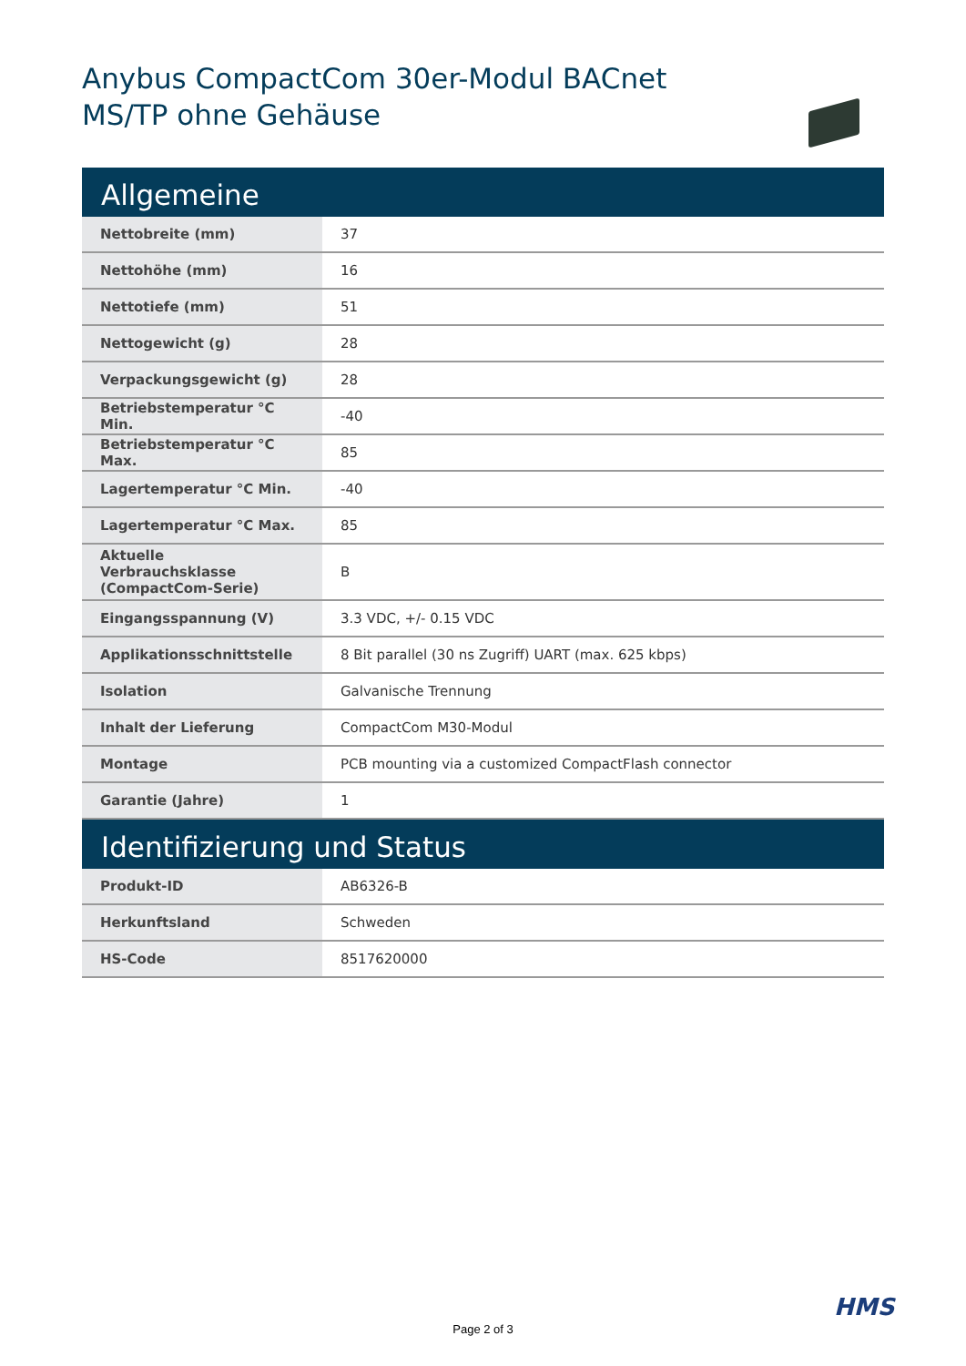Anybus CompactCom 30er-Modul BACnet
MS/TP ohne Gehäuse
| Allgemeine | |
| --- | --- |
| Nettobreite (mm) | 37 |
| Nettohöhe (mm) | 16 |
| Nettotiefe (mm) | 51 |
| Nettogewicht (g) | 28 |
| Verpackungsgewicht (g) | 28 |
| Betriebstemperatur °C Min. | -40 |
| Betriebstemperatur °C Max. | 85 |
| Lagertemperatur °C Min. | -40 |
| Lagertemperatur °C Max. | 85 |
| Aktuelle Verbrauchsklasse (CompactCom-Serie) | B |
| Eingangsspannung (V) | 3.3 VDC, +/- 0.15 VDC |
| Applikationsschnittstelle | 8 Bit parallel (30 ns Zugriff) UART (max. 625 kbps) |
| Isolation | Galvanische Trennung |
| Inhalt der Lieferung | CompactCom M30-Modul |
| Montage | PCB mounting via a customized CompactFlash connector |
| Garantie (Jahre) | 1 |
| Identifizierung und Status | |
| Produkt-ID | AB6326-B |
| Herkunftsland | Schweden |
| HS-Code | 8517620000 |
HMS
Page 2 of 3